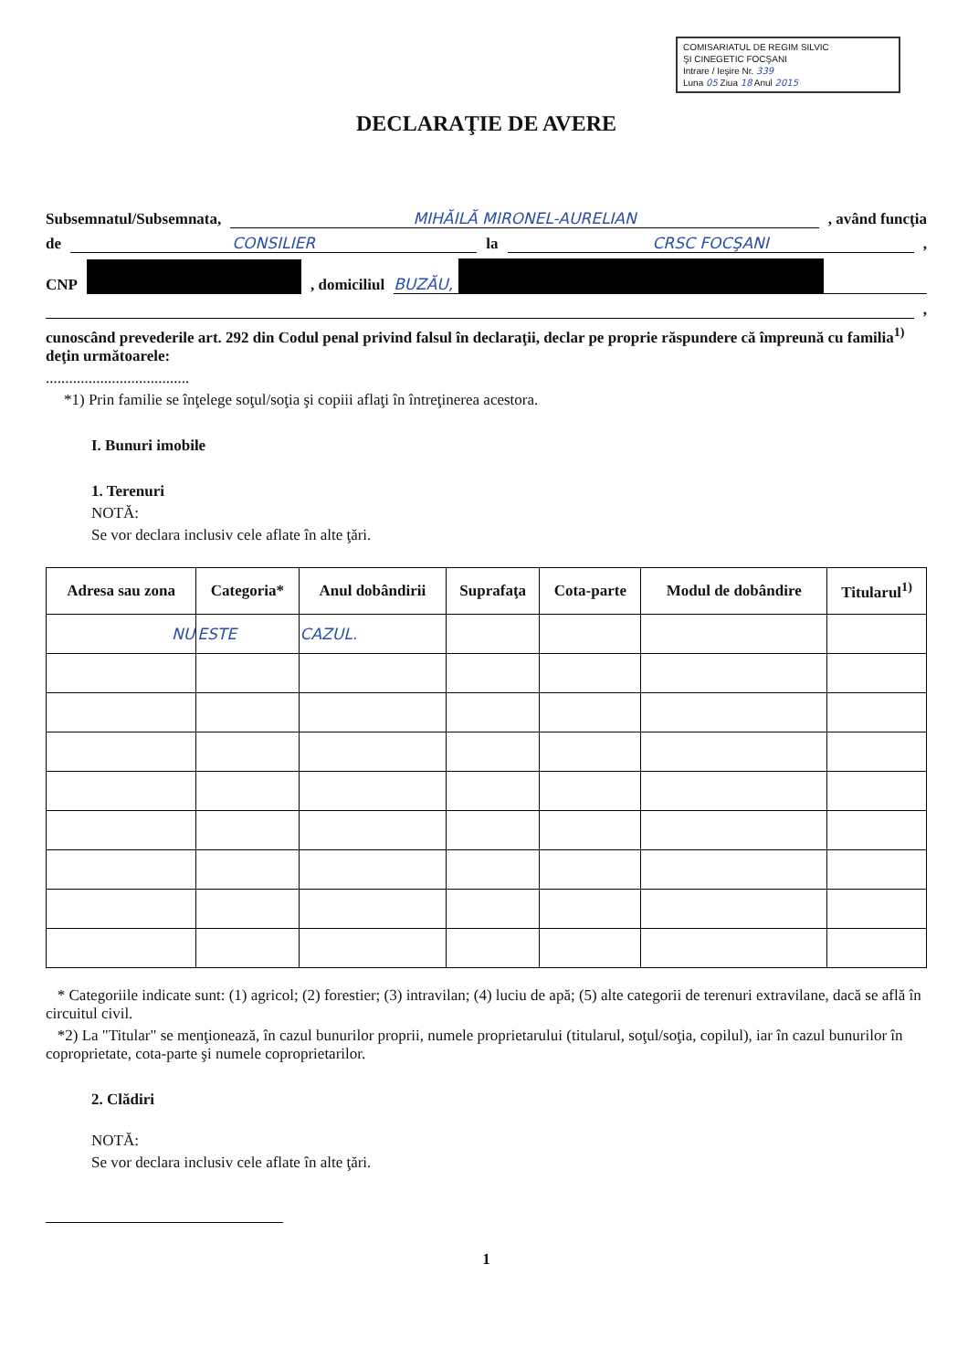COMISARIATUL DE REGIM SILVIC
ŞI CINEGETIC FOCŞANI
Intrare / Ieşire Nr. 339
Luna 05 Ziua 18 Anul 2015
DECLARAŢIE DE AVERE
Subsemnatul/Subsemnata, MIHĂILĂ MIRONEL-AURELIAN , având funcţia
de CONSILIER la CRSC FOCŞANI ,
CNP , domiciliul BUZĂU,
,
cunoscând prevederile art. 292 din Codul penal privind falsul în declaraţii, declar pe proprie răspundere că împreună cu familia<sup>1)</sup> deţin următoarele:
.....................................
*1) Prin familie se înţelege soţul/soţia şi copiii aflaţi în întreţinerea acestora.
I. Bunuri imobile
1. Terenuri
NOTĂ:
Se vor declara inclusiv cele aflate în alte ţări.
| Adresa sau zona | Categoria* | Anul dobândirii | Suprafaţa | Cota-parte | Modul de dobândire | Titularul<sup>1)</sup> |
| --- | --- | --- | --- | --- | --- | --- |
| NU | ESTE | CAZUL. | | | | |
* Categoriile indicate sunt: (1) agricol; (2) forestier; (3) intravilan; (4) luciu de apă; (5) alte categorii de terenuri extravilane, dacă se află în circuitul civil.
*2) La "Titular" se menţionează, în cazul bunurilor proprii, numele proprietarului (titularul, soţul/soţia, copilul), iar în cazul bunurilor în coproprietate, cota-parte şi numele coproprietarilor.
2. Clădiri
NOTĂ:
Se vor declara inclusiv cele aflate în alte ţări.
1